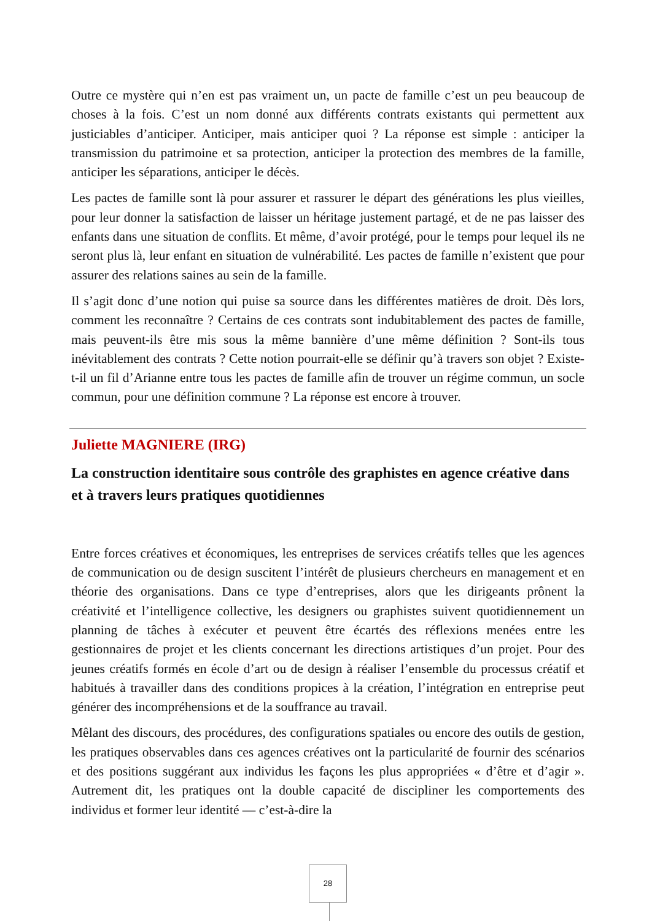Outre ce mystère qui n’en est pas vraiment un, un pacte de famille c’est un peu beaucoup de choses à la fois. C’est un nom donné aux différents contrats existants qui permettent aux justiciables d’anticiper. Anticiper, mais anticiper quoi ? La réponse est simple : anticiper la transmission du patrimoine et sa protection, anticiper la protection des membres de la famille, anticiper les séparations, anticiper le décès.
Les pactes de famille sont là pour assurer et rassurer le départ des générations les plus vieilles, pour leur donner la satisfaction de laisser un héritage justement partagé, et de ne pas laisser des enfants dans une situation de conflits. Et même, d’avoir protégé, pour le temps pour lequel ils ne seront plus là, leur enfant en situation de vulnérabilité. Les pactes de famille n’existent que pour assurer des relations saines au sein de la famille.
Il s’agit donc d’une notion qui puise sa source dans les différentes matières de droit. Dès lors, comment les reconnaître ? Certains de ces contrats sont indubitablement des pactes de famille, mais peuvent-ils être mis sous la même bannière d’une même définition ? Sont-ils tous inévitablement des contrats ? Cette notion pourrait-elle se définir qu’à travers son objet ? Existe-t-il un fil d’Arianne entre tous les pactes de famille afin de trouver un régime commun, un socle commun, pour une définition commune ? La réponse est encore à trouver.
Juliette MAGNIERE (IRG)
La construction identitaire sous contrôle des graphistes en agence créative dans et à travers leurs pratiques quotidiennes
Entre forces créatives et économiques, les entreprises de services créatifs telles que les agences de communication ou de design suscitent l’intérêt de plusieurs chercheurs en management et en théorie des organisations. Dans ce type d’entreprises, alors que les dirigeants prônent la créativité et l’intelligence collective, les designers ou graphistes suivent quotidiennement un planning de tâches à exécuter et peuvent être écartés des réflexions menées entre les gestionnaires de projet et les clients concernant les directions artistiques d’un projet. Pour des jeunes créatifs formés en école d’art ou de design à réaliser l’ensemble du processus créatif et habitués à travailler dans des conditions propices à la création, l’intégration en entreprise peut générer des incompréhensions et de la souffrance au travail.
Mêlant des discours, des procédures, des configurations spatiales ou encore des outils de gestion, les pratiques observables dans ces agences créatives ont la particularité de fournir des scénarios et des positions suggérant aux individus les façons les plus appropriées « d’être et d’agir ». Autrement dit, les pratiques ont la double capacité de discipliner les comportements des individus et former leur identité — c’est-à-dire la
28